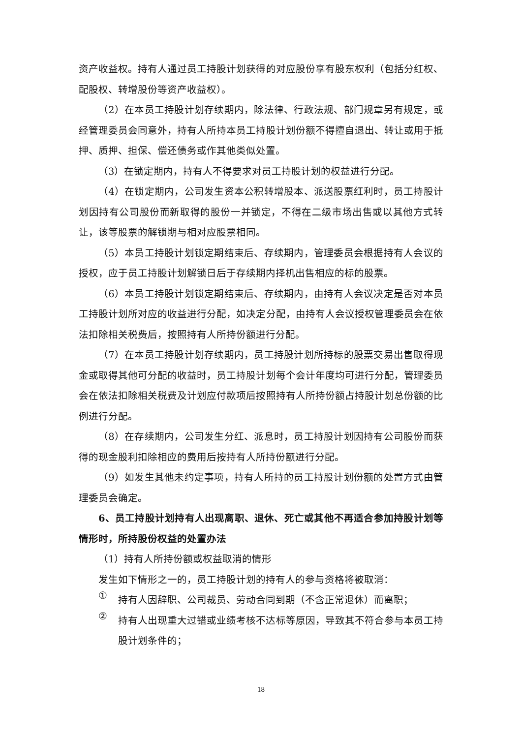资产收益权。持有人通过员工持股计划获得的对应股份享有股东权利（包括分红权、配股权、转增股份等资产收益权）。
（2）在本员工持股计划存续期内，除法律、行政法规、部门规章另有规定，或经管理委员会同意外，持有人所持本员工持股计划份额不得擅自退出、转让或用于抵押、质押、担保、偿还债务或作其他类似处置。
（3）在锁定期内，持有人不得要求对员工持股计划的权益进行分配。
（4）在锁定期内，公司发生资本公积转增股本、派送股票红利时，员工持股计划因持有公司股份而新取得的股份一并锁定，不得在二级市场出售或以其他方式转让，该等股票的解锁期与相对应股票相同。
（5）本员工持股计划锁定期结束后、存续期内，管理委员会根据持有人会议的授权，应于员工持股计划解锁日后于存续期内择机出售相应的标的股票。
（6）本员工持股计划锁定期结束后、存续期内，由持有人会议决定是否对本员工持股计划所对应的收益进行分配，如决定分配，由持有人会议授权管理委员会在依法扣除相关税费后，按照持有人所持份额进行分配。
（7）在本员工持股计划存续期内，员工持股计划所持标的股票交易出售取得现金或取得其他可分配的收益时，员工持股计划每个会计年度均可进行分配，管理委员会在依法扣除相关税费及计划应付款项后按照持有人所持份额占持股计划总份额的比例进行分配。
（8）在存续期内，公司发生分红、派息时，员工持股计划因持有公司股份而获得的现金股利扣除相应的费用后按持有人所持份额进行分配。
（9）如发生其他未约定事项，持有人所持的员工持股计划份额的处置方式由管理委员会确定。
6、员工持股计划持有人出现离职、退休、死亡或其他不再适合参加持股计划等情形时，所持股份权益的处置办法
（1）持有人所持份额或权益取消的情形
发生如下情形之一的，员工持股计划的持有人的参与资格将被取消：
①
持有人因辞职、公司裁员、劳动合同到期（不含正常退休）而离职；
②
持有人出现重大过错或业绩考核不达标等原因，导致其不符合参与本员工持股计划条件的；
18